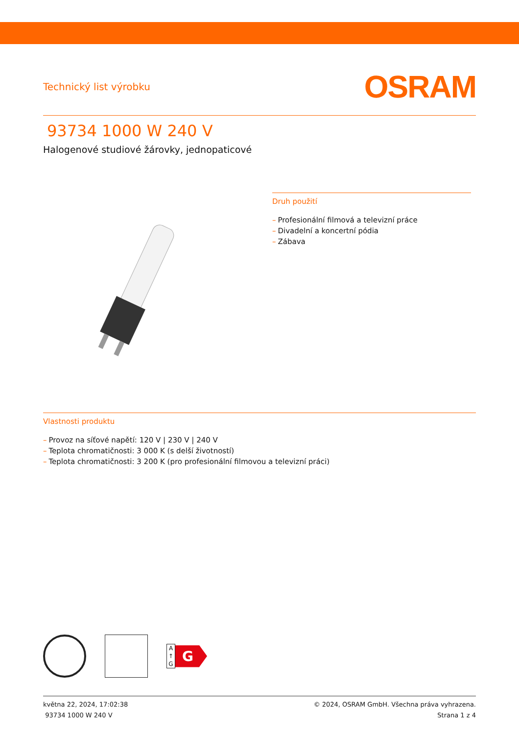Technický list výrobku
OSRAM
93734 1000 W 240 V
Halogenové studiové žárovky, jednopaticové
Druh použití
– Profesionální filmová a televizní práce
– Divadelní a koncertní pódia
– Zábava
Vlastnosti produktu
– Provoz na síťové napětí: 120 V | 230 V | 240 V
– Teplota chromatičnosti: 3 000 K (s delší životností)
– Teplota chromatičnosti: 3 200 K (pro profesionální filmovou a televizní práci)
A ↑ G
G
května 22, 2024, 17:02:38
93734 1000 W 240 V
© 2024, OSRAM GmbH. Všechna práva vyhrazena.
Strana 1 z 4